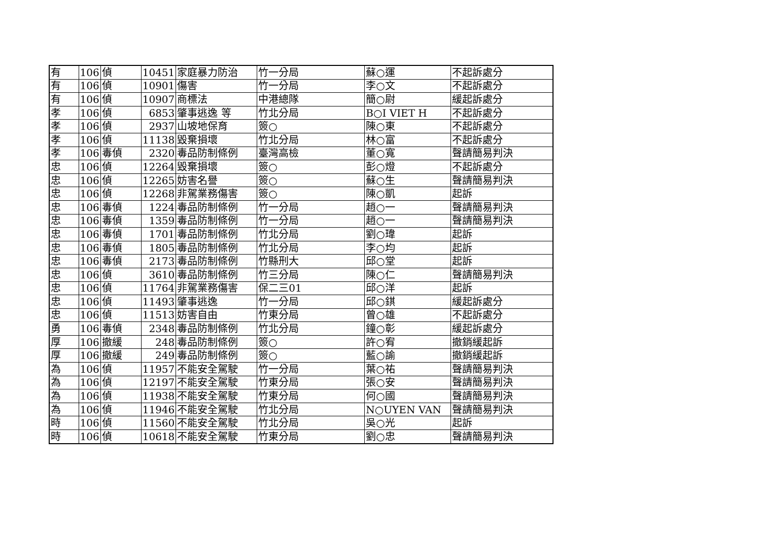| 有 | 106 | 偵 | 10451 | 家庭暴力防治 | 竹一分局 | 蘇○運 | 不起訴處分 |
| 有 | 106 | 偵 | 10901 | 傷害 | 竹一分局 | 李○文 | 不起訴處分 |
| 有 | 106 | 偵 | 10907 | 商標法 | 中港總隊 | 簡○尉 | 緩起訴處分 |
| 孝 | 106 | 偵 | 6853 | 肇事逃逸 等 | 竹北分局 | B○I VIET H | 不起訴處分 |
| 孝 | 106 | 偵 | 2937 | 山坡地保育 | 簽○ | 陳○東 | 不起訴處分 |
| 孝 | 106 | 偵 | 11138 | 毀棄損壞 | 竹北分局 | 林○富 | 不起訴處分 |
| 孝 | 106 | 毒偵 | 2320 | 毒品防制條例 | 臺灣高檢 | 董○寬 | 聲請簡易判決 |
| 忠 | 106 | 偵 | 12264 | 毀棄損壞 | 簽○ | 彭○燈 | 不起訴處分 |
| 忠 | 106 | 偵 | 12265 | 妨害名譽 | 簽○ | 蘇○生 | 聲請簡易判決 |
| 忠 | 106 | 偵 | 12268 | 非駕業務傷害 | 簽○ | 陳○凱 | 起訴 |
| 忠 | 106 | 毒偵 | 1224 | 毒品防制條例 | 竹一分局 | 趙○一 | 聲請簡易判決 |
| 忠 | 106 | 毒偵 | 1359 | 毒品防制條例 | 竹一分局 | 趙○一 | 聲請簡易判決 |
| 忠 | 106 | 毒偵 | 1701 | 毒品防制條例 | 竹北分局 | 劉○瑋 | 起訴 |
| 忠 | 106 | 毒偵 | 1805 | 毒品防制條例 | 竹北分局 | 李○均 | 起訴 |
| 忠 | 106 | 毒偵 | 2173 | 毒品防制條例 | 竹縣刑大 | 邱○堂 | 起訴 |
| 忠 | 106 | 偵 | 3610 | 毒品防制條例 | 竹三分局 | 陳○仁 | 聲請簡易判決 |
| 忠 | 106 | 偵 | 11764 | 非駕業務傷害 | 保二三01 | 邱○洋 | 起訴 |
| 忠 | 106 | 偵 | 11493 | 肇事逃逸 | 竹一分局 | 邱○錤 | 緩起訴處分 |
| 忠 | 106 | 偵 | 11513 | 妨害自由 | 竹東分局 | 曾○雄 | 不起訴處分 |
| 勇 | 106 | 毒偵 | 2348 | 毒品防制條例 | 竹北分局 | 鐘○彰 | 緩起訴處分 |
| 厚 | 106 | 撤緩 | 248 | 毒品防制條例 | 簽○ | 許○宥 | 撤銷緩起訴 |
| 厚 | 106 | 撤緩 | 249 | 毒品防制條例 | 簽○ | 藍○諭 | 撤銷緩起訴 |
| 為 | 106 | 偵 | 11957 | 不能安全駕駛 | 竹一分局 | 葉○祐 | 聲請簡易判決 |
| 為 | 106 | 偵 | 12197 | 不能安全駕駛 | 竹東分局 | 張○安 | 聲請簡易判決 |
| 為 | 106 | 偵 | 11938 | 不能安全駕駛 | 竹東分局 | 何○國 | 聲請簡易判決 |
| 為 | 106 | 偵 | 11946 | 不能安全駕駛 | 竹北分局 | N○UYEN VAN | 聲請簡易判決 |
| 時 | 106 | 偵 | 11560 | 不能安全駕駛 | 竹北分局 | 吳○光 | 起訴 |
| 時 | 106 | 偵 | 10618 | 不能安全駕駛 | 竹東分局 | 劉○忠 | 聲請簡易判決 |